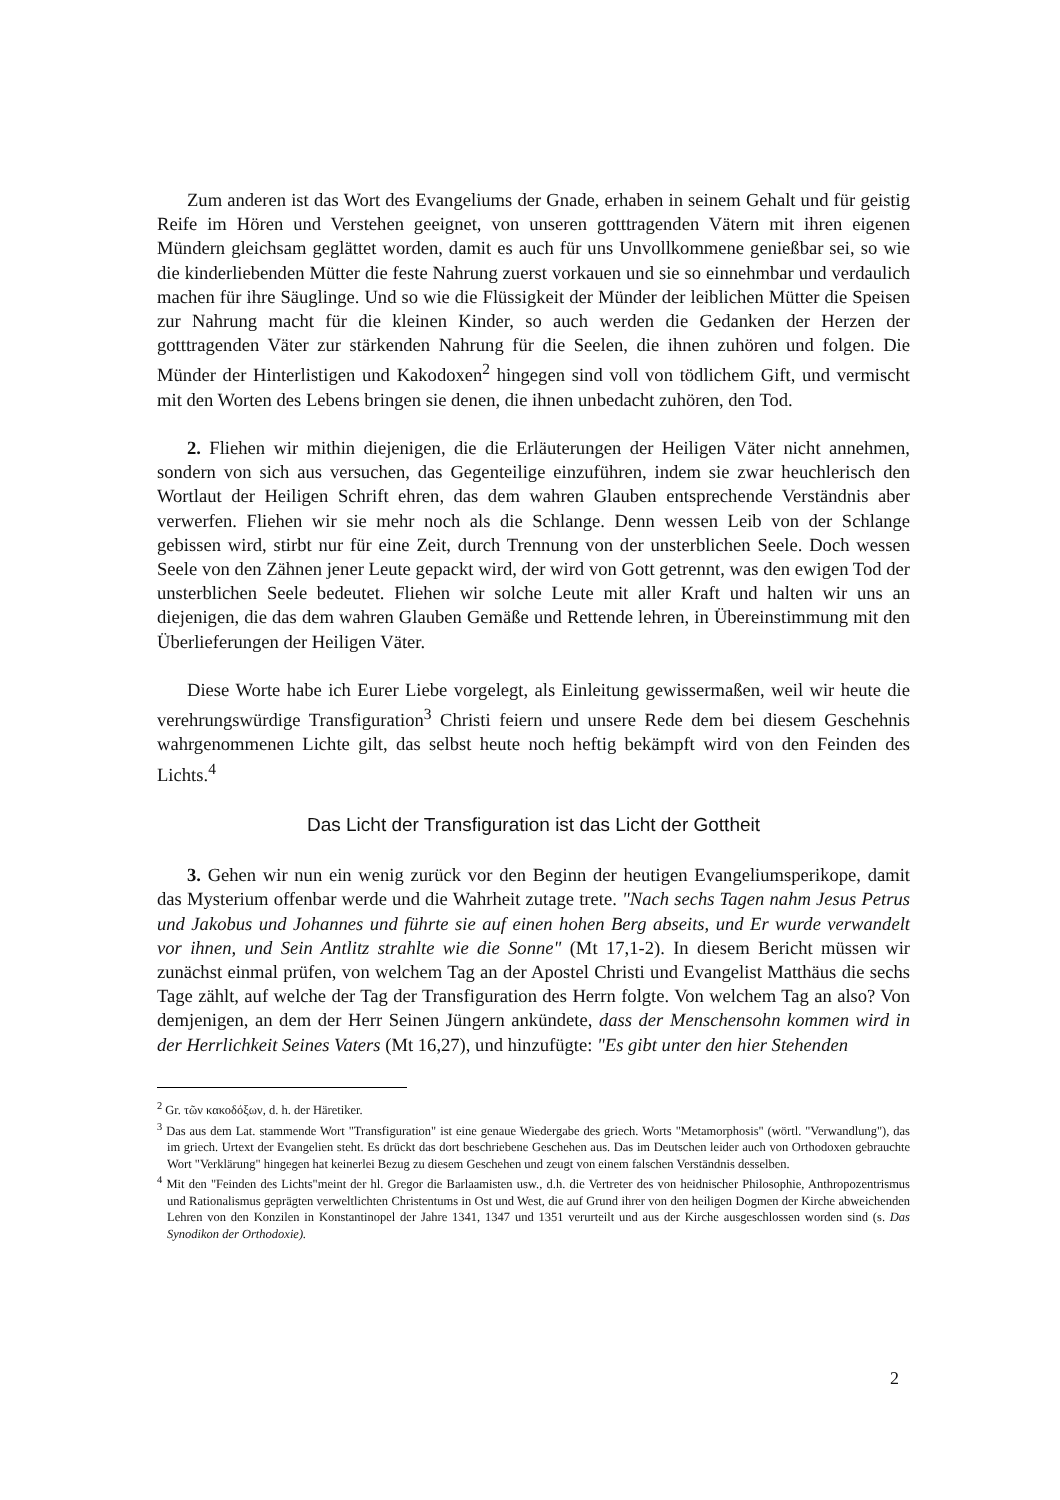Zum anderen ist das Wort des Evangeliums der Gnade, erhaben in seinem Gehalt und für geistig Reife im Hören und Verstehen geeignet, von unseren gotttragenden Vätern mit ihren eigenen Mündern gleichsam geglättet worden, damit es auch für uns Unvollkommene genießbar sei, so wie die kinderliebenden Mütter die feste Nahrung zuerst vorkauen und sie so einnehmbar und verdaulich machen für ihre Säuglinge. Und so wie die Flüssigkeit der Münder der leiblichen Mütter die Speisen zur Nahrung macht für die kleinen Kinder, so auch werden die Gedanken der Herzen der gotttragenden Väter zur stärkenden Nahrung für die Seelen, die ihnen zuhören und folgen. Die Münder der Hinterlistigen und Kakodoxen<sup>2</sup> hingegen sind voll von tödlichem Gift, und vermischt mit den Worten des Lebens bringen sie denen, die ihnen unbedacht zuhören, den Tod.
2. Fliehen wir mithin diejenigen, die die Erläuterungen der Heiligen Väter nicht annehmen, sondern von sich aus versuchen, das Gegenteilige einzuführen, indem sie zwar heuchlerisch den Wortlaut der Heiligen Schrift ehren, das dem wahren Glauben entsprechende Verständnis aber verwerfen. Fliehen wir sie mehr noch als die Schlange. Denn wessen Leib von der Schlange gebissen wird, stirbt nur für eine Zeit, durch Trennung von der unsterblichen Seele. Doch wessen Seele von den Zähnen jener Leute gepackt wird, der wird von Gott getrennt, was den ewigen Tod der unsterblichen Seele bedeutet. Fliehen wir solche Leute mit aller Kraft und halten wir uns an diejenigen, die das dem wahren Glauben Gemäße und Rettende lehren, in Übereinstimmung mit den Überlieferungen der Heiligen Väter.
Diese Worte habe ich Eurer Liebe vorgelegt, als Einleitung gewissermaßen, weil wir heute die verehrungswürdige Transfiguration<sup>3</sup> Christi feiern und unsere Rede dem bei diesem Geschehnis wahrgenommenen Lichte gilt, das selbst heute noch heftig bekämpft wird von den Feinden des Lichts.<sup>4</sup>
Das Licht der Transfiguration ist das Licht der Gottheit
3. Gehen wir nun ein wenig zurück vor den Beginn der heutigen Evangeliumsperikope, damit das Mysterium offenbar werde und die Wahrheit zutage trete. "Nach sechs Tagen nahm Jesus Petrus und Jakobus und Johannes und führte sie auf einen hohen Berg abseits, und Er wurde verwandelt vor ihnen, und Sein Antlitz strahlte wie die Sonne" (Mt 17,1-2). In diesem Bericht müssen wir zunächst einmal prüfen, von welchem Tag an der Apostel Christi und Evangelist Matthäus die sechs Tage zählt, auf welche der Tag der Transfiguration des Herrn folgte. Von welchem Tag an also? Von demjenigen, an dem der Herr Seinen Jüngern ankündete, dass der Menschensohn kommen wird in der Herrlichkeit Seines Vaters (Mt 16,27), und hinzufügte: "Es gibt unter den hier Stehenden
<sup>2</sup> Gr. τῶν κακοδόξων, d. h. der Häretiker.
<sup>3</sup> Das aus dem Lat. stammende Wort "Transfiguration" ist eine genaue Wiedergabe des griech. Worts "Metamorphosis" (wörtl. "Verwandlung"), das im griech. Urtext der Evangelien steht. Es drückt das dort beschriebene Geschehen aus. Das im Deutschen leider auch von Orthodoxen gebrauchte Wort "Verklärung" hingegen hat keinerlei Bezug zu diesem Geschehen und zeugt von einem falschen Verständnis desselben.
<sup>4</sup> Mit den "Feinden des Lichts"meint der hl. Gregor die Barlaamisten usw., d.h. die Vertreter des von heidnischer Philosophie, Anthropozentrismus und Rationalismus geprägten verweltlichten Christentums in Ost und West, die auf Grund ihrer von den heiligen Dogmen der Kirche abweichenden Lehren von den Konzilen in Konstantinopel der Jahre 1341, 1347 und 1351 verurteilt und aus der Kirche ausgeschlossen worden sind (s. Das Synodikon der Orthodoxie).
2